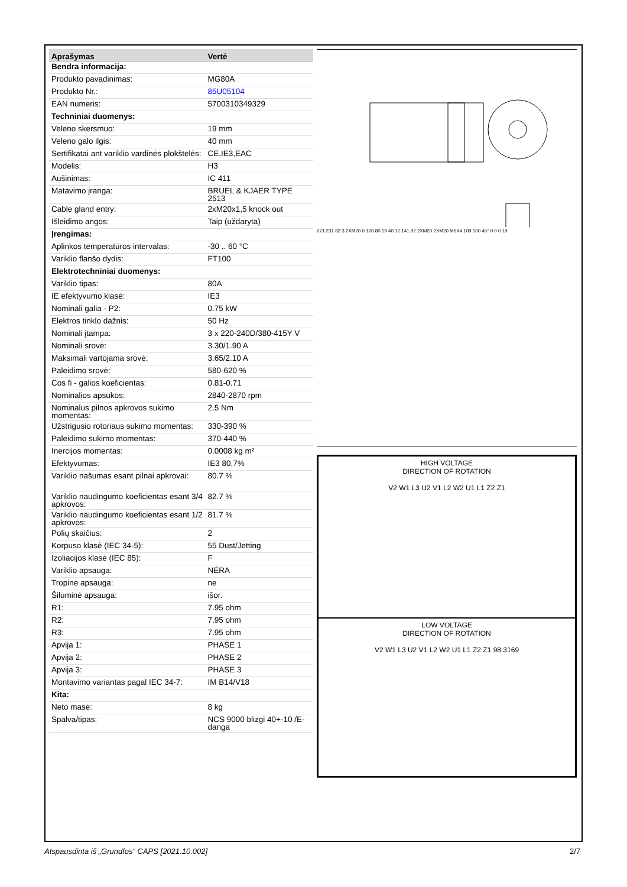| Aprašymas | Vertė |
| --- | --- |
| Bendra informacija: | |
| Produkto pavadinimas: | MG80A |
| Produkto Nr.: | 85U05104 |
| EAN numeris: | 5700310349329 |
| Techniniai duomenys: | |
| Veleno skersmuo: | 19 mm |
| Veleno galo ilgis: | 40 mm |
| Sertifikatai ant variklio vardinės plokštelės: | CE,IE3,EAC |
| Modelis: | H3 |
| Aušinimas: | IC 411 |
| Matavimo įranga: | BRUEL & KJAER TYPE 2513 |
| Cable gland entry: | 2xM20x1,5 knock out |
| Išleidimo angos: | Taip (uždaryta) |
| Įrengimas: | |
| Aplinkos temperatūros intervalas: | -30 .. 60 °C |
| Variklio flanšo dydis: | FT100 |
| Elektrotechniniai duomenys: | |
| Variklio tipas: | 80A |
| IE efektyvumo klasė: | IE3 |
| Nominali galia - P2: | 0.75 kW |
| Elektros tinklo dažnis: | 50 Hz |
| Nominali įtampa: | 3 x 220-240D/380-415Y V |
| Nominali srovė: | 3.30/1.90 A |
| Maksimali vartojama srovė: | 3.65/2.10 A |
| Paleidimo srovė: | 580-620 % |
| Cos fi - galios koeficientas: | 0.81-0.71 |
| Nominalios apsukos: | 2840-2870 rpm |
| Nominalus pilnos apkrovos sukimo momentas: | 2.5 Nm |
| Užstrigusio rotoriaus sukimo momentas: | 330-390 % |
| Paleidimo sukimo momentas: | 370-440 % |
| Inercijos momentas: | 0.0008 kg m² |
| Efektyvumas: | IE3 80,7% |
| Variklio našumas esant pilnai apkrovai: | 80.7 % |
| Variklio naudingumo koeficientas esant 3/4 apkrovos: | 82.7 % |
| Variklio naudingumo koeficientas esant 1/2 apkrovos: | 81.7 % |
| Polių skaičius: | 2 |
| Korpuso klasė (IEC 34-5): | 55 Dust/Jetting |
| Izoliacijos klasė (IEC 85): | F |
| Variklio apsauga: | NĖRA |
| Tropinė apsauga: | ne |
| Šiluminė apsauga: | išor. |
| R1: | 7.95 ohm |
| R2: | 7.95 ohm |
| R3: | 7.95 ohm |
| Apvija 1: | PHASE 1 |
| Apvija 2: | PHASE 2 |
| Apvija 3: | PHASE 3 |
| Montavimo variantas pagal IEC 34-7: | IM B14/V18 |
| Kita: | |
| Neto masė: | 8 kg |
| Spalva/tipas: | NCS 9000 blizgi 40+-10 /E-danga |
271 231 82 3 2XM20 0 120 80 19 40 12 141 82 2XM20 2XM20 M6X4 109 100 45° 0 0 0 19
HIGH VOLTAGE
DIRECTION OF ROTATION
V2 W1 L3 U2 V1 L2 W2 U1 L1 Z2 Z1
LOW VOLTAGE
DIRECTION OF ROTATION
V2 W1 L3 U2 V1 L2 W2 U1 L1 Z2 Z1 98.3169
Atspausdinta iš „Grundfos“ CAPS [2021.10.002] 2/7